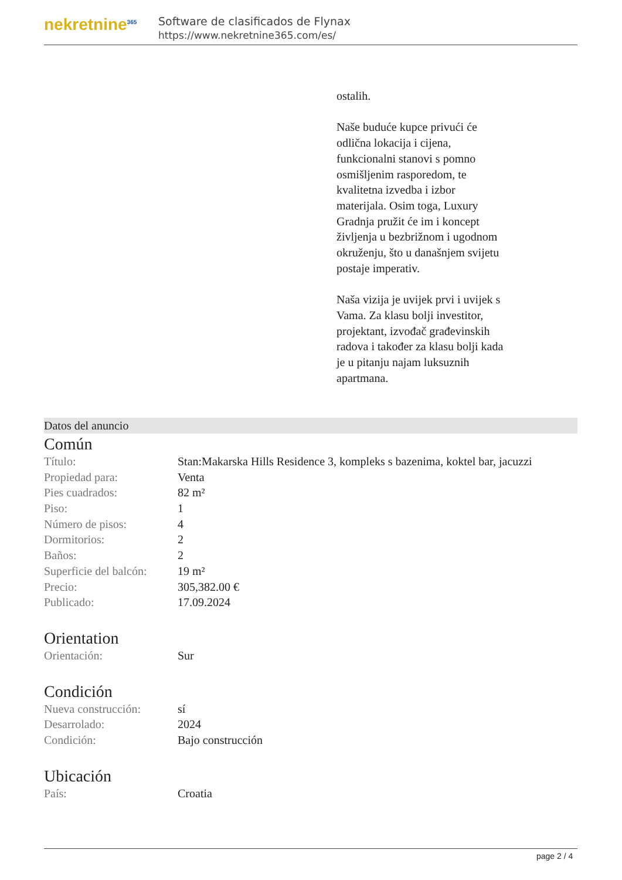nekretnine<sup>365</sup>
Software de clasificados de Flynax
https://www.nekretnine365.com/es/
ostalih.
Naše buduće kupce privući će odlična lokacija i cijena, funkcionalni stanovi s pomno osmišljenim rasporedom, te kvalitetna izvedba i izbor materijala. Osim toga, Luxury Gradnja pružit će im i koncept življenja u bezbrižnom i ugodnom okruženju, što u današnjem svijetu postaje imperativ.
Naša vizija je uvijek prvi i uvijek s Vama. Za klasu bolji investitor, projektant, izvođač građevinskih radova i također za klasu bolji kada je u pitanju najam luksuznih apartmana.
Datos del anuncio
Común
| Título: | Stan:Makarska Hills Residence 3, kompleks s bazenima, koktel bar, jacuzzi |
| Propiedad para: | Venta |
| Pies cuadrados: | 82 m² |
| Piso: | 1 |
| Número de pisos: | 4 |
| Dormitorios: | 2 |
| Baños: | 2 |
| Superficie del balcón: | 19 m² |
| Precio: | 305,382.00 € |
| Publicado: | 17.09.2024 |
Orientation
| Orientación: | Sur |
Condición
| Nueva construcción: | sí |
| Desarrolado: | 2024 |
| Condición: | Bajo construcción |
Ubicación
| País: | Croatia |
page 2 / 4